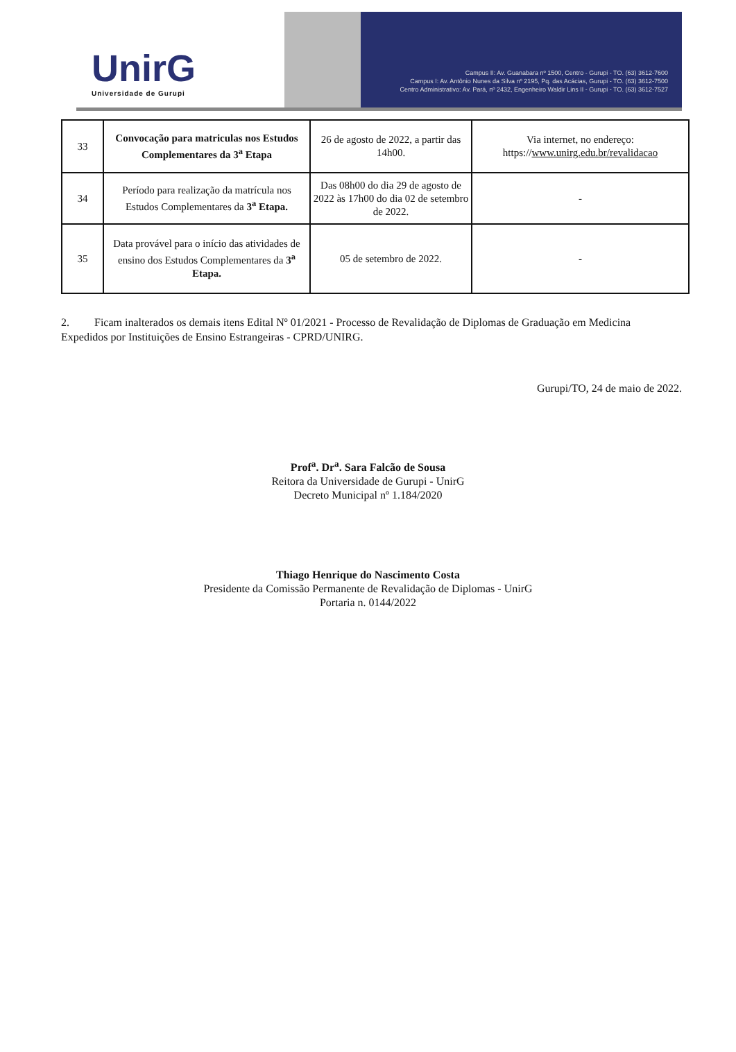UnirG
Universidade de Gurupi
Campus II: Av. Guanabara nº 1500, Centro - Gurupi - TO. (63) 3612-7600
Campus I: Av. Antônio Nunes da Silva nº 2195, Pq. das Acácias, Gurupi - TO. (63) 3612-7500
Centro Administrativo: Av. Pará, nº 2432, Engenheiro Waldir Lins II - Gurupi - TO. (63) 3612-7527
| 33 | Convocação para matriculas nos Estudos Complementares da 3<sup>a</sup> Etapa | 26 de agosto de 2022, a partir das 14h00. | Via internet, no endereço: https:// www.unirg.edu.br/revalidacao |
| 34 | Período para realização da matrícula nos Estudos Complementares da 3<sup>a</sup> Etapa. | Das 08h00 do dia 29 de agosto de 2022 às 17h00 do dia 02 de setembro de 2022. | - |
| 35 | Data provável para o início das atividades de ensino dos Estudos Complementares da 3<sup>a</sup> Etapa. | 05 de setembro de 2022. | - |
2. Ficam inalterados os demais itens Edital Nº 01/2021 - Processo de Revalidação de Diplomas de Graduação em Medicina Expedidos por Instituições de Ensino Estrangeiras - CPRD/UNIRG.
Gurupi/TO, 24 de maio de 2022.
Prof<sup>a</sup>. Dr<sup>a</sup>. Sara Falcão de Sousa
Reitora da Universidade de Gurupi - UnirG
Decreto Municipal nº 1.184/2020
Thiago Henrique do Nascimento Costa
Presidente da Comissão Permanente de Revalidação de Diplomas - UnirG
Portaria n. 0144/2022